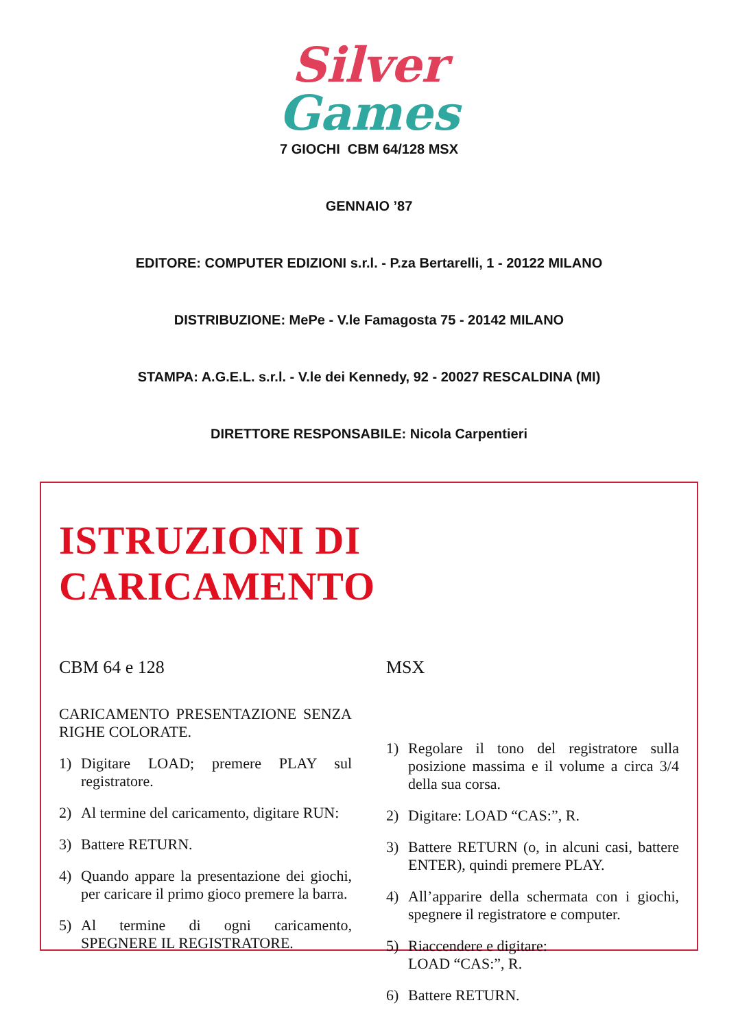Silver
Games
7 GIOCHI CBM 64/128 MSX
GENNAIO ’87
EDITORE: COMPUTER EDIZIONI s.r.l. - P.za Bertarelli, 1 - 20122 MILANO
DISTRIBUZIONE: MePe - V.le Famagosta 75 - 20142 MILANO
STAMPA: A.G.E.L. s.r.l. - V.le dei Kennedy, 92 - 20027 RESCALDINA (MI)
DIRETTORE RESPONSABILE: Nicola Carpentieri
ISTRUZIONI DI CARICAMENTO
CBM 64 e 128
CARICAMENTO PRESENTAZIONE SENZA RIGHE COLORATE.
1) Digitare LOAD; premere PLAY sul registratore.
2) Al termine del caricamento, digitare RUN:
3) Battere RETURN.
4) Quando appare la presentazione dei giochi, per caricare il primo gioco premere la barra.
5) Al termine di ogni caricamento, SPEGNERE IL REGISTRATORE.
MSX
1) Regolare il tono del registratore sulla posizione massima e il volume a circa 3/4 della sua corsa.
2) Digitare: LOAD “CAS:”, R.
3) Battere RETURN (o, in alcuni casi, battere ENTER), quindi premere PLAY.
4) All’apparire della schermata con i giochi, spegnere il registratore e computer.
5) Riaccendere e digitare:
LOAD “CAS:”, R.
6) Battere RETURN.